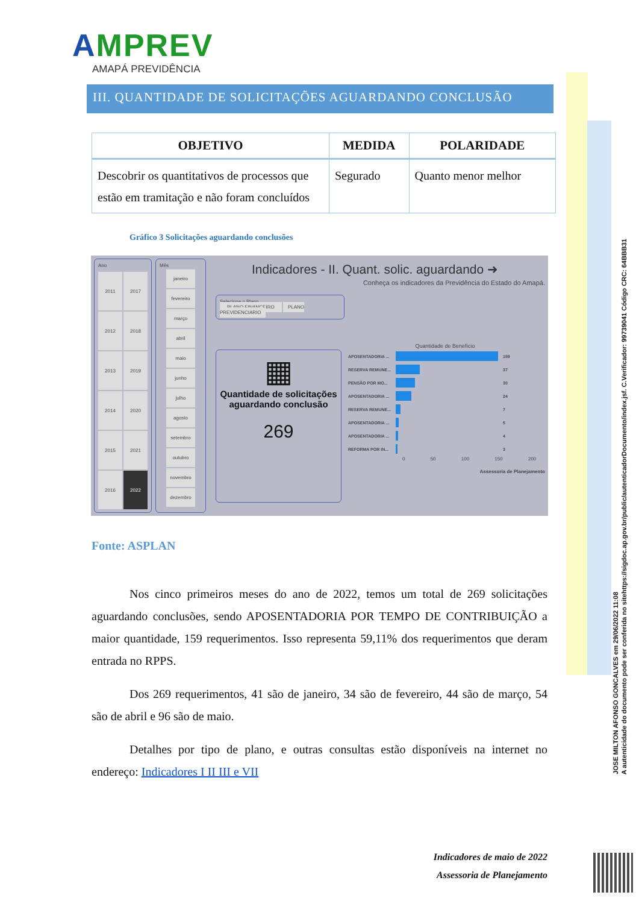AMPREV
AMAPÁ PREVIDÊNCIA
III. QUANTIDADE DE SOLICITAÇÕES AGUARDANDO CONCLUSÃO
| OBJETIVO | MEDIDA | POLARIDADE |
| --- | --- | --- |
| Descobrir os quantitativos de processos que estão em tramitação e não foram concluídos | Segurado | Quanto menor melhor |
Gráfico 3 Solicitações aguardando conclusões
Ano
2011
2017
2012
2018
2013
2019
2014
2020
2015
2021
2016
2022
Mês
janeiro
fevereiro
março
abril
maio
junho
julho
agosto
setembro
outubro
novembro
dezembro
Indicadores - II. Quant. solic. aguardando ➜
Conheça os indicadores da Previdência do Estado do Amapá.
Selecione o Plano
PLANO FINANCEIRO PLANO PREVIDENCIARIO
▦
Quantidade de solicitações aguardando conclusão
269
Quantidade de Benefício
| APOSENTADORIA ... | | 159 |
| RESERVA REMUNE... | | 37 |
| PENSÃO POR MO... | | 30 |
| APOSENTADORIA ... | | 24 |
| RESERVA REMUNE... | | 7 |
| APOSENTADORIA ... | | 5 |
| APOSENTADORIA ... | | 4 |
| REFORMA POR IN... | | 3 |
0 50 100 150 200
Assessoria de Planejamento
Fonte: ASPLAN
Nos cinco primeiros meses do ano de 2022, temos um total de 269 solicitações aguardando conclusões, sendo APOSENTADORIA POR TEMPO DE CONTRIBUIÇÃO a maior quantidade, 159 requerimentos. Isso representa 59,11% dos requerimentos que deram entrada no RPPS.
Dos 269 requerimentos, 41 são de janeiro, 34 são de fevereiro, 44 são de março, 54 são de abril e 96 são de maio.
Detalhes por tipo de plano, e outras consultas estão disponíveis na internet no endereço: Indicadores I II III e VII
Indicadores de maio de 2022
Assessoria de Planejamento
JOSE MILTON AFONSO GONCALVES em 29/06/2022 11:08
A autenticidade do documento pode ser conferida no sitehttps://sigdoc.ap.gov.br/public/autenticadorDocumento/index.jsf. C.Verificador: 99739041 Código CRC: 64BBB31